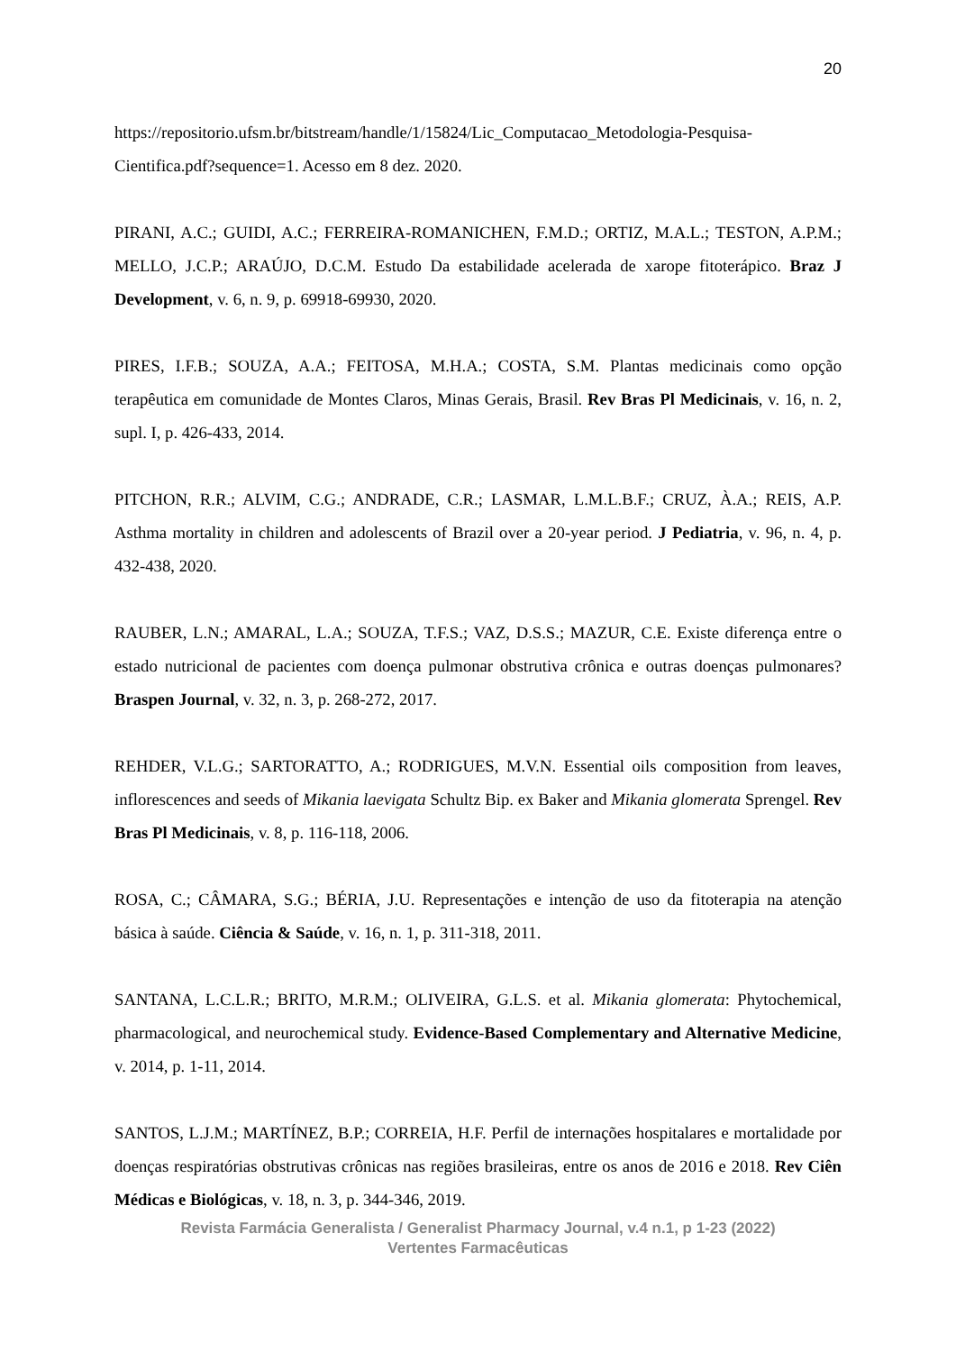20
https://repositorio.ufsm.br/bitstream/handle/1/15824/Lic_Computacao_Metodologia-Pesquisa-Cientifica.pdf?sequence=1. Acesso em 8 dez. 2020.
PIRANI, A.C.; GUIDI, A.C.; FERREIRA-ROMANICHEN, F.M.D.; ORTIZ, M.A.L.; TESTON, A.P.M.; MELLO, J.C.P.; ARAÚJO, D.C.M. Estudo Da estabilidade acelerada de xarope fitoterápico. Braz J Development, v. 6, n. 9, p. 69918-69930, 2020.
PIRES, I.F.B.; SOUZA, A.A.; FEITOSA, M.H.A.; COSTA, S.M. Plantas medicinais como opção terapêutica em comunidade de Montes Claros, Minas Gerais, Brasil. Rev Bras Pl Medicinais, v. 16, n. 2, supl. I, p. 426-433, 2014.
PITCHON, R.R.; ALVIM, C.G.; ANDRADE, C.R.; LASMAR, L.M.L.B.F.; CRUZ, À.A.; REIS, A.P. Asthma mortality in children and adolescents of Brazil over a 20-year period. J Pediatria, v. 96, n. 4, p. 432-438, 2020.
RAUBER, L.N.; AMARAL, L.A.; SOUZA, T.F.S.; VAZ, D.S.S.; MAZUR, C.E. Existe diferença entre o estado nutricional de pacientes com doença pulmonar obstrutiva crônica e outras doenças pulmonares? Braspen Journal, v. 32, n. 3, p. 268-272, 2017.
REHDER, V.L.G.; SARTORATTO, A.; RODRIGUES, M.V.N. Essential oils composition from leaves, inflorescences and seeds of Mikania laevigata Schultz Bip. ex Baker and Mikania glomerata Sprengel. Rev Bras Pl Medicinais, v. 8, p. 116-118, 2006.
ROSA, C.; CÂMARA, S.G.; BÉRIA, J.U. Representações e intenção de uso da fitoterapia na atenção básica à saúde. Ciência & Saúde, v. 16, n. 1, p. 311-318, 2011.
SANTANA, L.C.L.R.; BRITO, M.R.M.; OLIVEIRA, G.L.S. et al. Mikania glomerata: Phytochemical, pharmacological, and neurochemical study. Evidence-Based Complementary and Alternative Medicine, v. 2014, p. 1-11, 2014.
SANTOS, L.J.M.; MARTÍNEZ, B.P.; CORREIA, H.F. Perfil de internações hospitalares e mortalidade por doenças respiratórias obstrutivas crônicas nas regiões brasileiras, entre os anos de 2016 e 2018. Rev Ciên Médicas e Biológicas, v. 18, n. 3, p. 344-346, 2019.
Revista Farmácia Generalista / Generalist Pharmacy Journal, v.4 n.1, p 1-23 (2022)
Vertentes Farmacêuticas